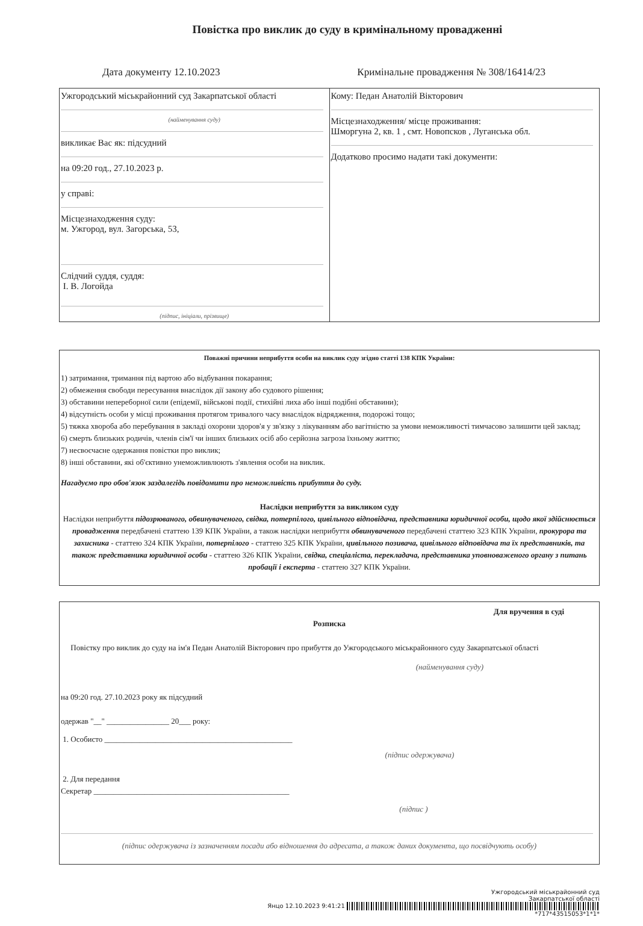Повістка про виклик до суду в кримінальному провадженні
Дата документу 12.10.2023 Кримінальне провадження № 308/16414/23
| Ужгородський міськрайонний суд Закарпатської області (найменування суду) викликає Вас як: підсудний на 09:20 год., 27.10.2023 р. у справі: Місцезнаходження суду: м. Ужгород, вул. Загорська, 53, Слідчий суддя, суддя: І. В. Логойда (підпис, ініціали, прізвище) | Кому: Педан Анатолій Вікторович Місцезнаходження/ місце проживання: Шморгуна 2, кв. 1 , смт. Новопсков , Луганська обл. Додатково просимо надати такі документи: |
Поважні причини неприбуття особи на виклик суду згідно статті 138 КПК України:
1) затримання, тримання під вартою або відбування покарання;
2) обмеження свободи пересування внаслідок дії закону або судового рішення;
3) обставини непереборної сили (епідемії, військові події, стихійні лиха або інші подібні обставини);
4) відсутність особи у місці проживання протягом тривалого часу внаслідок відрядження, подорожі тощо;
5) тяжка хвороба або перебування в закладі охорони здоров'я у зв'язку з лікуванням або вагітністю за умови неможливості тимчасово залишити цей заклад;
6) смерть близьких родичів, членів сім'ї чи інших близьких осіб або серйозна загроза їхньому життю;
7) несвоєчасне одержання повістки про виклик;
8) інші обставини, які об'єктивно унеможливлюють з'явлення особи на виклик.
Нагадуємо про обов'язок заздалегідь повідомити про неможливість прибуття до суду.
Наслідки неприбуття за викликом суду
Наслідки неприбуття підозрюваного, обвинуваченого, свідка, потерпілого, цивільного відповідача, представника юридичної особи, щодо якої здійснюється провадження передбачені статтею 139 КПК України, а також наслідки неприбуття обвинуваченого передбачені статтею 323 КПК України, прокурора та захисника - статтею 324 КПК України, потерпілого - статтею 325 КПК України, цивільного позивача, цивільного відповідача та їх представників, та також представника юридичної особи - статтею 326 КПК України, свідка, спеціаліста, перекладача, представника уповноваженого органу з питань пробації і експерта - статтею 327 КПК України.
Для вручення в суді
Розписка
Повістку про виклик до суду на ім'я Педан Анатолій Вікторович про прибуття до Ужгородського міськрайонного суду Закарпатської області
(найменування суду)
на 09:20 год. 27.10.2023 року як підсудний
одержав "__" ________________ 20___ року:
1. Особисто ________________________________________________
(підпис одержувача)
2. Для передання
Секретар __________________________________________________
(підпис )
(підпис одержувача із зазначенням посади або відношення до адресата, а також даних документа, що посвідчують особу)
Ужгородський міськрайонний суд
Закарпатської області
Янцо 12.10.2023 9:41:21
*717*43515053*1*1*